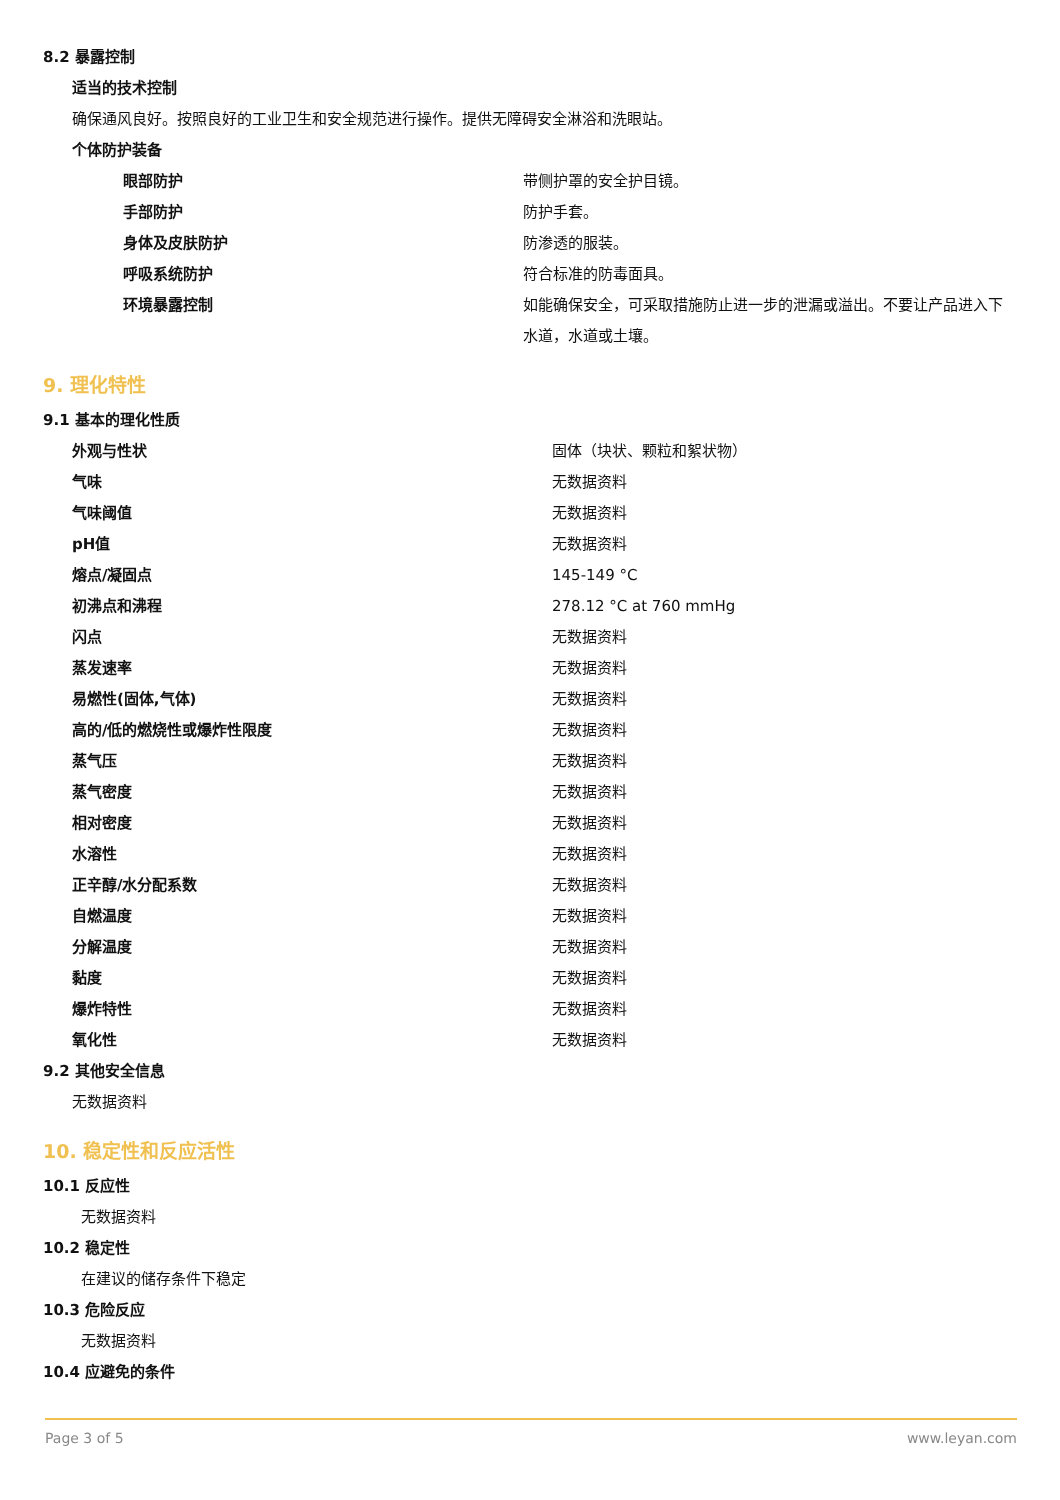8.2 暴露控制
适当的技术控制
确保通风良好。按照良好的工业卫生和安全规范进行操作。提供无障碍安全淋浴和洗眼站。
个体防护装备
| 眼部防护 | 带侧护罩的安全护目镜。 |
| 手部防护 | 防护手套。 |
| 身体及皮肤防护 | 防渗透的服装。 |
| 呼吸系统防护 | 符合标准的防毒面具。 |
| 环境暴露控制 | 如能确保安全，可采取措施防止进一步的泄漏或溢出。不要让产品进入下水道，水道或土壤。 |
9. 理化特性
9.1 基本的理化性质
| 外观与性状 | 固体（块状、颗粒和絮状物） |
| 气味 | 无数据资料 |
| 气味阈值 | 无数据资料 |
| pH值 | 无数据资料 |
| 熔点/凝固点 | 145-149 °C |
| 初沸点和沸程 | 278.12 °C at 760 mmHg |
| 闪点 | 无数据资料 |
| 蒸发速率 | 无数据资料 |
| 易燃性(固体,气体) | 无数据资料 |
| 高的/低的燃烧性或爆炸性限度 | 无数据资料 |
| 蒸气压 | 无数据资料 |
| 蒸气密度 | 无数据资料 |
| 相对密度 | 无数据资料 |
| 水溶性 | 无数据资料 |
| 正辛醇/水分配系数 | 无数据资料 |
| 自燃温度 | 无数据资料 |
| 分解温度 | 无数据资料 |
| 黏度 | 无数据资料 |
| 爆炸特性 | 无数据资料 |
| 氧化性 | 无数据资料 |
9.2 其他安全信息
无数据资料
10. 稳定性和反应活性
10.1 反应性
无数据资料
10.2 稳定性
在建议的储存条件下稳定
10.3 危险反应
无数据资料
10.4 应避免的条件
Page 3 of 5 www.leyan.com